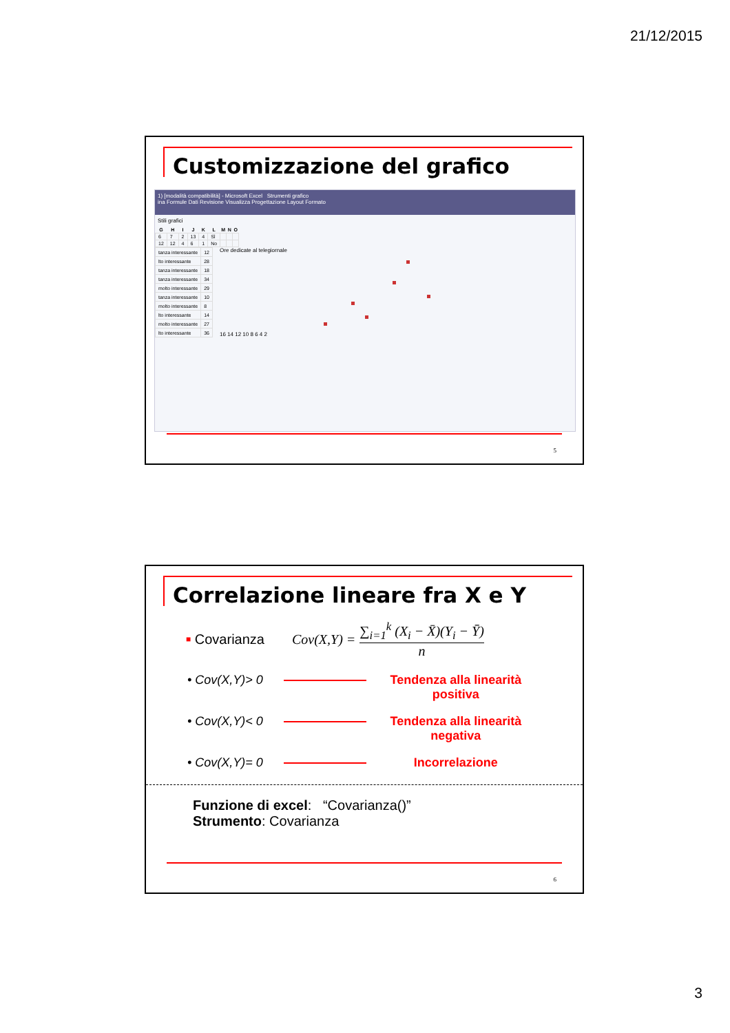21/12/2015
Customizzazione del grafico
1) [modalità compatibilità] - Microsoft Excel Strumenti grafico
ina Formule Dati Revisione Visualizza Progettazione Layout Formato
Stili grafici
| G | H | I | J | K | L | M | N | O |
| --- | --- | --- | --- | --- | --- | --- | --- | --- |
| 6 | 7 | 2 | 13 | 4 | Sì | | | |
| 12 | 12 | 4 | 6 | 1 | No | | | |
| tanza interessante | 12 |
| lto interessante | 28 |
| tanza interessante | 18 |
| tanza interessante | 34 |
| molto interessante | 29 |
| tanza interessante | 10 |
| molto interessante | 8 |
| lto interessante | 14 |
| molto interessante | 27 |
| lto interessante | 36 |
Ore dedicate al telegiornale
16 14 12 10 8 6 4 2
5
Correlazione lineare fra X e Y
■ Covarianza Cov(X,Y) = ∑<sub>i=1</sub><sup>k</sup> (X<sub>i</sub> − X̄)(Y<sub>i</sub> − Ȳ) n
• Cov(X,Y)> 0
Tendenza alla linearità positiva
• Cov(X,Y)< 0
Tendenza alla linearità negativa
• Cov(X,Y)= 0
Incorrelazione
Funzione di excel: “Covarianza()”
Strumento: Covarianza
6
3